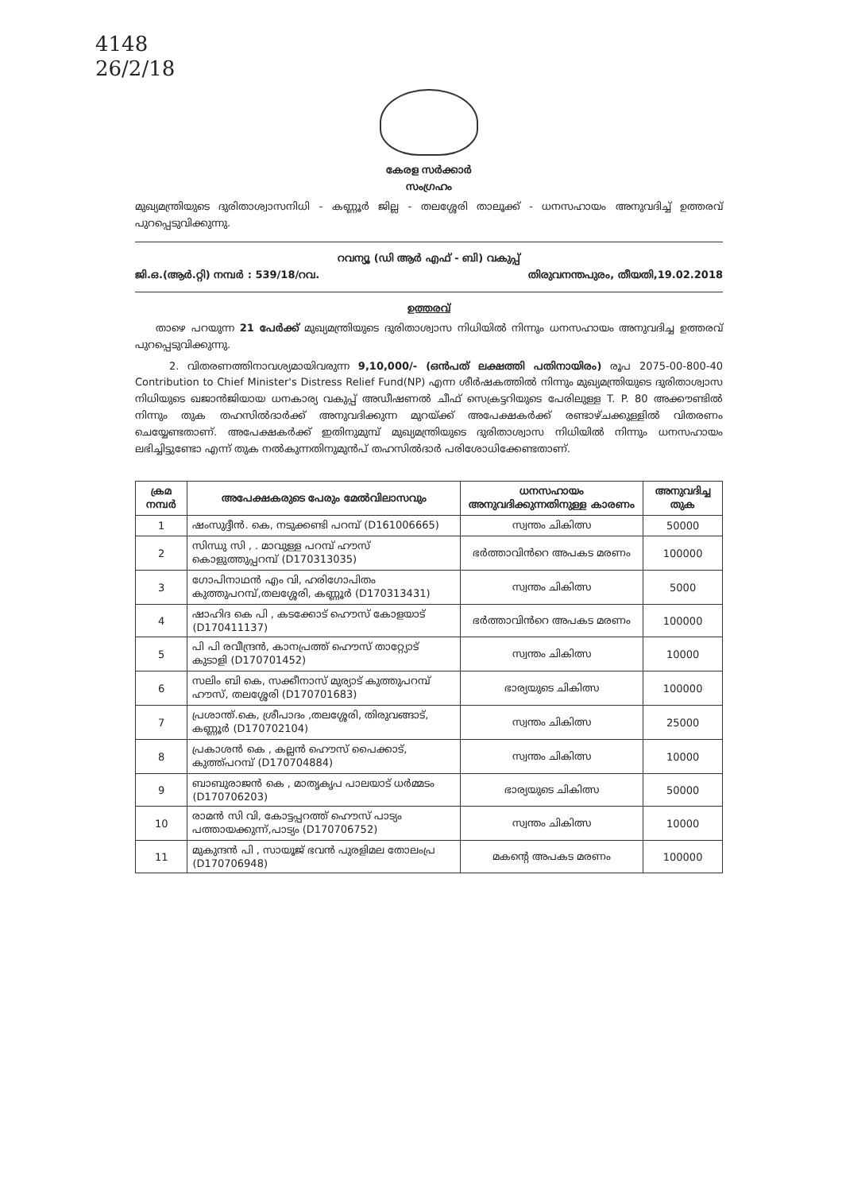4148
26/2/18
കേരള സർക്കാർ
സംഗ്രഹം
മുഖ്യമന്ത്രിയുടെ ദുരിതാശ്വാസനിധി - കണ്ണൂർ ജില്ല - തലശ്ശേരി താലൂക്ക് - ധനസഹായം അനുവദിച്ച് ഉത്തരവ് പുറപ്പെടുവിക്കുന്നു.
റവന്യൂ (ഡി ആർ എഫ് - ബി) വകുപ്പ്
ജി.ഒ.(ആർ.റ്റി) നമ്പർ : 539/18/റവ. തിരുവനന്തപുരം, തീയതി,19.02.2018
ഉത്തരവ്
താഴെ പറയുന്ന 21 പേർക്ക് മുഖ്യമന്ത്രിയുടെ ദുരിതാശ്വാസ നിധിയിൽ നിന്നും ധനസഹായം അനുവദിച്ച ഉത്തരവ് പുറപ്പെടുവിക്കുന്നു.
2. വിതരണത്തിനാവശ്യമായിവരുന്ന 9,10,000/- (ഒൻപത് ലക്ഷത്തി പതിനായിരം) രൂപ 2075-00-800-40 Contribution to Chief Minister's Distress Relief Fund(NP) എന്ന ശീർഷകത്തിൽ നിന്നും മുഖ്യമന്ത്രിയുടെ ദുരിതാശ്വാസ നിധിയുടെ ഖജാൻജിയായ ധനകാര്യ വകുപ്പ് അഡീഷണൽ ചീഫ് സെക്രട്ടറിയുടെ പേരിലുള്ള T. P. 80 അക്കൗണ്ടിൽ നിന്നും തുക തഹസിൽദാർക്ക് അനുവദിക്കുന്ന മുറയ്ക്ക് അപേക്ഷകർക്ക് രണ്ടാഴ്ചക്കുള്ളിൽ വിതരണം ചെയ്യേണ്ടതാണ്. അപേക്ഷകർക്ക് ഇതിനുമുമ്പ് മുഖ്യമന്ത്രിയുടെ ദുരിതാശ്വാസ നിധിയിൽ നിന്നും ധനസഹായം ലഭിച്ചിട്ടുണ്ടോ എന്ന് തുക നൽകുന്നതിനുമുൻപ് തഹസിൽദാർ പരിശോധിക്കേണ്ടതാണ്.
| ക്രമ നമ്പർ | അപേക്ഷകരുടെ പേരും മേൽവിലാസവും | ധനസഹായം അനുവദിക്കുന്നതിനുള്ള കാരണം | അനുവദിച്ച തുക |
| --- | --- | --- | --- |
| 1 | ഷംസുദ്ദീൻ. കെ, നടുക്കണ്ടി പറമ്പ് (D161006665) | സ്വന്തം ചികിത്സ | 50000 |
| 2 | സിന്ധു സി , . മാവുള്ള പറമ്പ് ഹൗസ് കൊളുത്തുപ്പറമ്പ് (D170313035) | ഭർത്താവിൻറെ അപകട മരണം | 100000 |
| 3 | ഗോപിനാഥൻ എം വി, ഹരിഗോപിതം കുത്തുപറമ്പ്,തലശ്ശേരി, കണ്ണൂർ (D170313431) | സ്വന്തം ചികിത്സ | 5000 |
| 4 | ഷാഹിദ കെ പി , കടക്കോട് ഹൌസ് കോളയാട് (D170411137) | ഭർത്താവിൻറെ അപകട മരണം | 100000 |
| 5 | പി പി രവീന്ദ്രൻ, കാനപ്രത്ത് ഹൌസ് താറ്റ്യോട് കുടാളി (D170701452) | സ്വന്തം ചികിത്സ | 10000 |
| 6 | സലിം ബി കെ, സക്കീനാസ് മുര്യാട് കുത്തുപറമ്പ് ഹൗസ്, തലശ്ശേരി (D170701683) | ഭാര്യയുടെ ചികിത്സ | 100000 |
| 7 | പ്രശാന്ത്.കെ, ശ്രീപാദം ,തലശ്ശേരി, തിരുവങ്ങാട്, കണ്ണൂർ (D170702104) | സ്വന്തം ചികിത്സ | 25000 |
| 8 | പ്രകാശൻ കെ , കല്ലൻ ഹൌസ് പൈക്കാട്, കുത്ത്പറമ്പ് (D170704884) | സ്വന്തം ചികിത്സ | 10000 |
| 9 | ബാബുരാജൻ കെ , മാതൃകൃപ പാലയാട് ധർമ്മടം (D170706203) | ഭാര്യയുടെ ചികിത്സ | 50000 |
| 10 | രാമൻ സി വി, കോട്ടപ്പറത്ത് ഹൌസ് പാട്യം പത്തായക്കുന്ന്,പാട്യം (D170706752) | സ്വന്തം ചികിത്സ | 10000 |
| 11 | മുകുന്ദൻ പി , സായൂജ് ഭവൻ പുരളിമല തോലംപ്ര (D170706948) | മകന്റെ അപകട മരണം | 100000 |